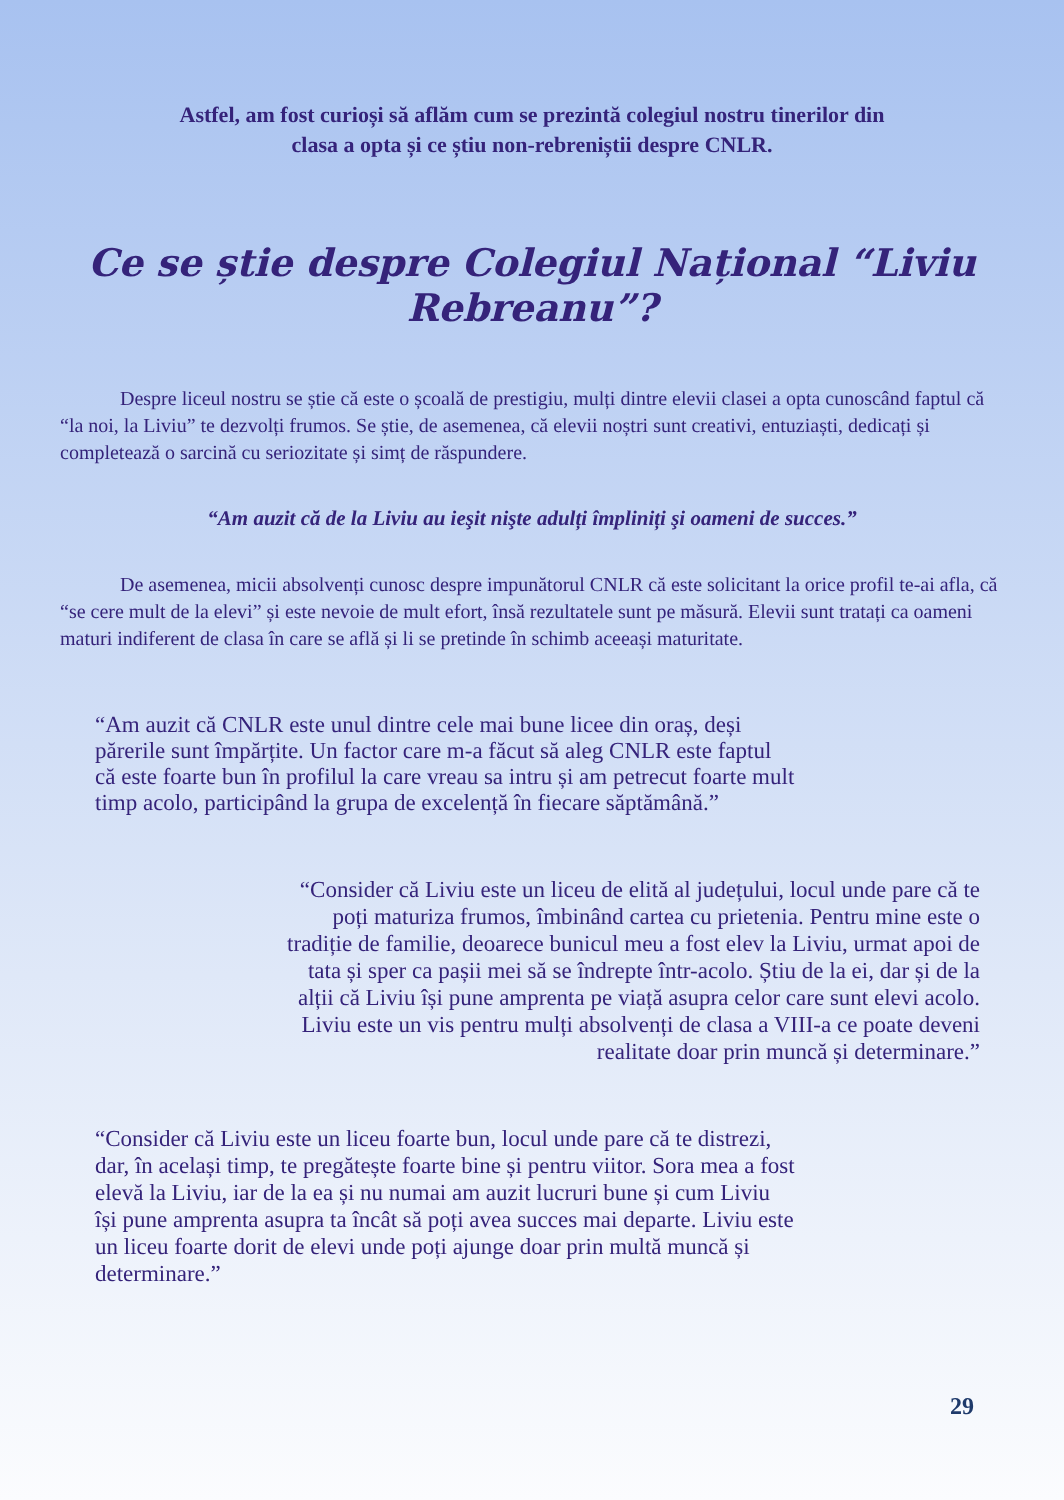Astfel, am fost curioși să aflăm cum se prezintă colegiul nostru tinerilor din
clasa a opta și ce știu non-rebreniștii despre CNLR.
Ce se știe despre Colegiul Național “Liviu Rebreanu”?
   Despre liceul nostru se știe că este o școală de prestigiu, mulți dintre elevii clasei a opta cunoscând faptul că “la noi, la Liviu” te dezvolți frumos. Se știe, de asemenea, că elevii noștri sunt creativi, entuziaști, dedicați și completează o sarcină cu seriozitate și simț de răspundere.
“Am auzit că de la Liviu au ieşit nişte adulți împliniți şi oameni de succes.”
   De asemenea, micii absolvenți cunosc despre impunătorul CNLR că este solicitant la orice profil te-ai afla, că “se cere mult de la elevi” și este nevoie de mult efort, însă rezultatele sunt pe măsură. Elevii sunt tratați ca oameni maturi indiferent de clasa în care se află și li se pretinde în schimb aceeași maturitate.
“Am auzit că CNLR este unul dintre cele mai bune licee din oraș, deși părerile sunt împărțite. Un factor care m-a făcut să aleg CNLR este faptul că este foarte bun în profilul la care vreau sa intru și am petrecut foarte mult timp acolo, participând la grupa de excelență în fiecare săptămână.”
“Consider că Liviu este un liceu de elită al județului, locul unde pare că te poți maturiza frumos, îmbinând cartea cu prietenia. Pentru mine este o tradiție de familie, deoarece bunicul meu a fost elev la Liviu, urmat apoi de tata și sper ca pașii mei să se îndrepte într-acolo. Știu de la ei, dar și de la alții că Liviu își pune amprenta pe viață asupra celor care sunt elevi acolo. Liviu este un vis pentru mulți absolvenți de clasa a VIII-a ce poate deveni realitate doar prin muncă și determinare.”
“Consider că Liviu este un liceu foarte bun, locul unde pare că te distrezi, dar, în același timp, te pregătește foarte bine și pentru viitor. Sora mea a fost elevă la Liviu, iar de la ea și nu numai am auzit lucruri bune și cum Liviu își pune amprenta asupra ta încât să poți avea succes mai departe. Liviu este un liceu foarte dorit de elevi unde poți ajunge doar prin multă muncă și determinare.”
29